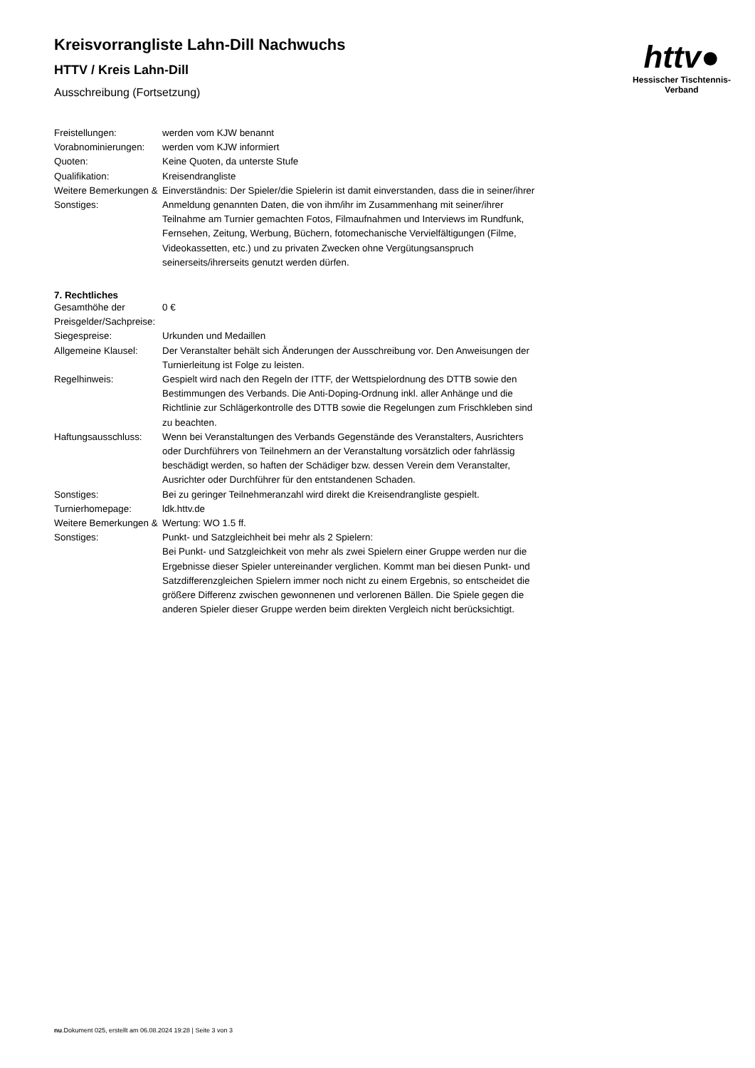httv●
Hessischer Tischtennis-Verband
Kreisvorrangliste Lahn-Dill Nachwuchs
HTTV / Kreis Lahn-Dill
Ausschreibung (Fortsetzung)
| Freistellungen: | werden vom KJW benannt |
| Vorabnominierungen: | werden vom KJW informiert |
| Quoten: | Keine Quoten, da unterste Stufe |
| Qualifikation: | Kreisendrangliste |
| Weitere Bemerkungen & Sonstiges: | Einverständnis: Der Spieler/die Spielerin ist damit einverstanden, dass die in seiner/ihrer Anmeldung genannten Daten, die von ihm/ihr im Zusammenhang mit seiner/ihrer Teilnahme am Turnier gemachten Fotos, Filmaufnahmen und Interviews im Rundfunk, Fernsehen, Zeitung, Werbung, Büchern, fotomechanische Vervielfältigungen (Filme, Videokassetten, etc.) und zu privaten Zwecken ohne Vergütungsanspruch seinerseits/ihrerseits genutzt werden dürfen. |
7. Rechtliches
| Gesamthöhe der Preisgelder/Sachpreise: | 0 € |
| Siegespreise: | Urkunden und Medaillen |
| Allgemeine Klausel: | Der Veranstalter behält sich Änderungen der Ausschreibung vor. Den Anweisungen der Turnierleitung ist Folge zu leisten. |
| Regelhinweis: | Gespielt wird nach den Regeln der ITTF, der Wettspielordnung des DTTB sowie den Bestimmungen des Verbands. Die Anti-Doping-Ordnung inkl. aller Anhänge und die Richtlinie zur Schlägerkontrolle des DTTB sowie die Regelungen zum Frischkleben sind zu beachten. |
| Haftungsausschluss: | Wenn bei Veranstaltungen des Verbands Gegenstände des Veranstalters, Ausrichters oder Durchführers von Teilnehmern an der Veranstaltung vorsätzlich oder fahrlässig beschädigt werden, so haften der Schädiger bzw. dessen Verein dem Veranstalter, Ausrichter oder Durchführer für den entstandenen Schaden. |
| Sonstiges: | Bei zu geringer Teilnehmeranzahl wird direkt die Kreisendrangliste gespielt. |
| Turnierhomepage: | ldk.httv.de |
| Weitere Bemerkungen & Sonstiges: | Wertung: WO 1.5 ff. Punkt- und Satzgleichheit bei mehr als 2 Spielern: Bei Punkt- und Satzgleichkeit von mehr als zwei Spielern einer Gruppe werden nur die Ergebnisse dieser Spieler untereinander verglichen. Kommt man bei diesen Punkt- und Satzdifferenzgleichen Spielern immer noch nicht zu einem Ergebnis, so entscheidet die größere Differenz zwischen gewonnenen und verlorenen Bällen. Die Spiele gegen die anderen Spieler dieser Gruppe werden beim direkten Vergleich nicht berücksichtigt. |
nu.Dokument 025, erstellt am 06.08.2024 19:28 | Seite 3 von 3